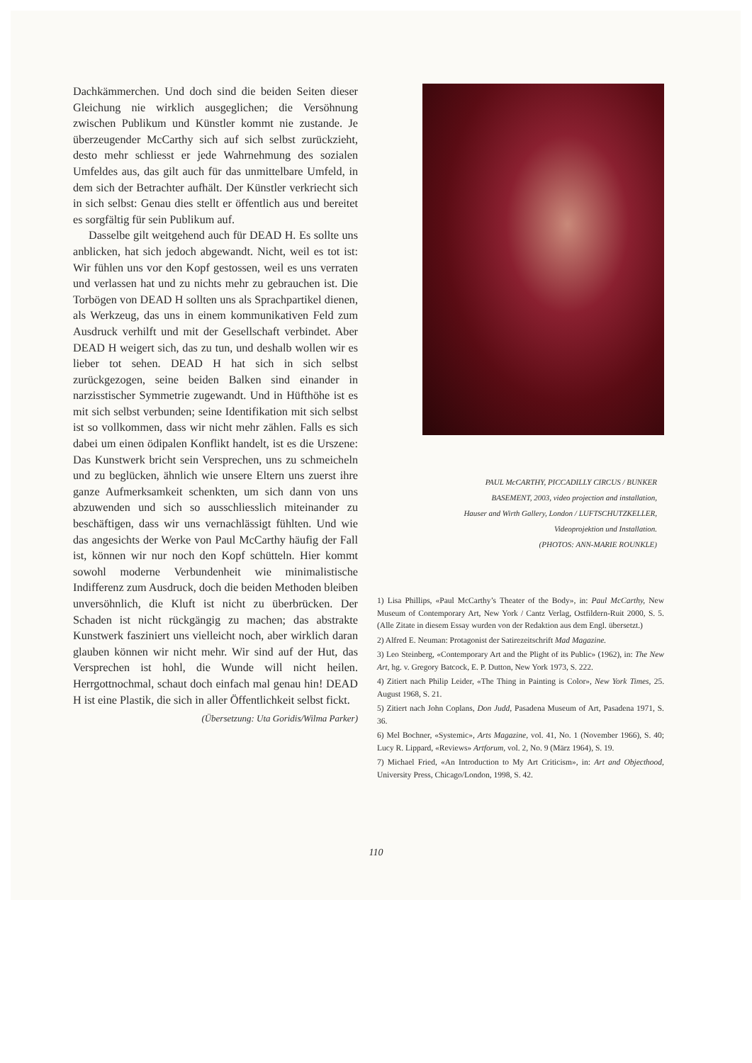Dachkämmerchen. Und doch sind die beiden Seiten dieser Gleichung nie wirklich ausgeglichen; die Versöhnung zwischen Publikum und Künstler kommt nie zustande. Je überzeugender McCarthy sich auf sich selbst zurückzieht, desto mehr schliesst er jede Wahrnehmung des sozialen Umfeldes aus, das gilt auch für das unmittelbare Umfeld, in dem sich der Betrachter aufhält. Der Künstler verkriecht sich in sich selbst: Genau dies stellt er öffentlich aus und bereitet es sorgfältig für sein Publikum auf.
Dasselbe gilt weitgehend auch für DEAD H. Es sollte uns anblicken, hat sich jedoch abgewandt. Nicht, weil es tot ist: Wir fühlen uns vor den Kopf gestossen, weil es uns verraten und verlassen hat und zu nichts mehr zu gebrauchen ist. Die Torbögen von DEAD H sollten uns als Sprachpartikel dienen, als Werkzeug, das uns in einem kommunikativen Feld zum Ausdruck verhilft und mit der Gesellschaft verbindet. Aber DEAD H weigert sich, das zu tun, und deshalb wollen wir es lieber tot sehen. DEAD H hat sich in sich selbst zurückgezogen, seine beiden Balken sind einander in narzisstischer Symmetrie zugewandt. Und in Hüfthöhe ist es mit sich selbst verbunden; seine Identifikation mit sich selbst ist so vollkommen, dass wir nicht mehr zählen. Falls es sich dabei um einen ödipalen Konflikt handelt, ist es die Urszene: Das Kunstwerk bricht sein Versprechen, uns zu schmeicheln und zu beglücken, ähnlich wie unsere Eltern uns zuerst ihre ganze Aufmerksamkeit schenkten, um sich dann von uns abzuwenden und sich so ausschliesslich miteinander zu beschäftigen, dass wir uns vernachlässigt fühlten. Und wie das angesichts der Werke von Paul McCarthy häufig der Fall ist, können wir nur noch den Kopf schütteln. Hier kommt sowohl moderne Verbundenheit wie minimalistische Indifferenz zum Ausdruck, doch die beiden Methoden bleiben unversöhnlich, die Kluft ist nicht zu überbrücken. Der Schaden ist nicht rückgängig zu machen; das abstrakte Kunstwerk fasziniert uns vielleicht noch, aber wirklich daran glauben können wir nicht mehr. Wir sind auf der Hut, das Versprechen ist hohl, die Wunde will nicht heilen. Herrgottnochmal, schaut doch einfach mal genau hin! DEAD H ist eine Plastik, die sich in aller Öffentlichkeit selbst fickt.
(Übersetzung: Uta Goridis/Wilma Parker)
PAUL McCARTHY, PICCADILLY CIRCUS / BUNKER
BASEMENT, 2003, video projection and installation,
Hauser and Wirth Gallery, London / LUFTSCHUTZKELLER,
Videoprojektion und Installation.
(PHOTOS: ANN-MARIE ROUNKLE)
1) Lisa Phillips, «Paul McCarthy’s Theater of the Body», in: Paul McCarthy, New Museum of Contemporary Art, New York / Cantz Verlag, Ostfildern-Ruit 2000, S. 5. (Alle Zitate in diesem Essay wurden von der Redaktion aus dem Engl. übersetzt.)
2) Alfred E. Neuman: Protagonist der Satirezeitschrift Mad Magazine.
3) Leo Steinberg, «Contemporary Art and the Plight of its Public» (1962), in: The New Art, hg. v. Gregory Batcock, E. P. Dutton, New York 1973, S. 222.
4) Zitiert nach Philip Leider, «The Thing in Painting is Color», New York Times, 25. August 1968, S. 21.
5) Zitiert nach John Coplans, Don Judd, Pasadena Museum of Art, Pasadena 1971, S. 36.
6) Mel Bochner, «Systemic», Arts Magazine, vol. 41, No. 1 (November 1966), S. 40; Lucy R. Lippard, «Reviews» Artforum, vol. 2, No. 9 (März 1964), S. 19.
7) Michael Fried, «An Introduction to My Art Criticism», in: Art and Objecthood, University Press, Chicago/London, 1998, S. 42.
110